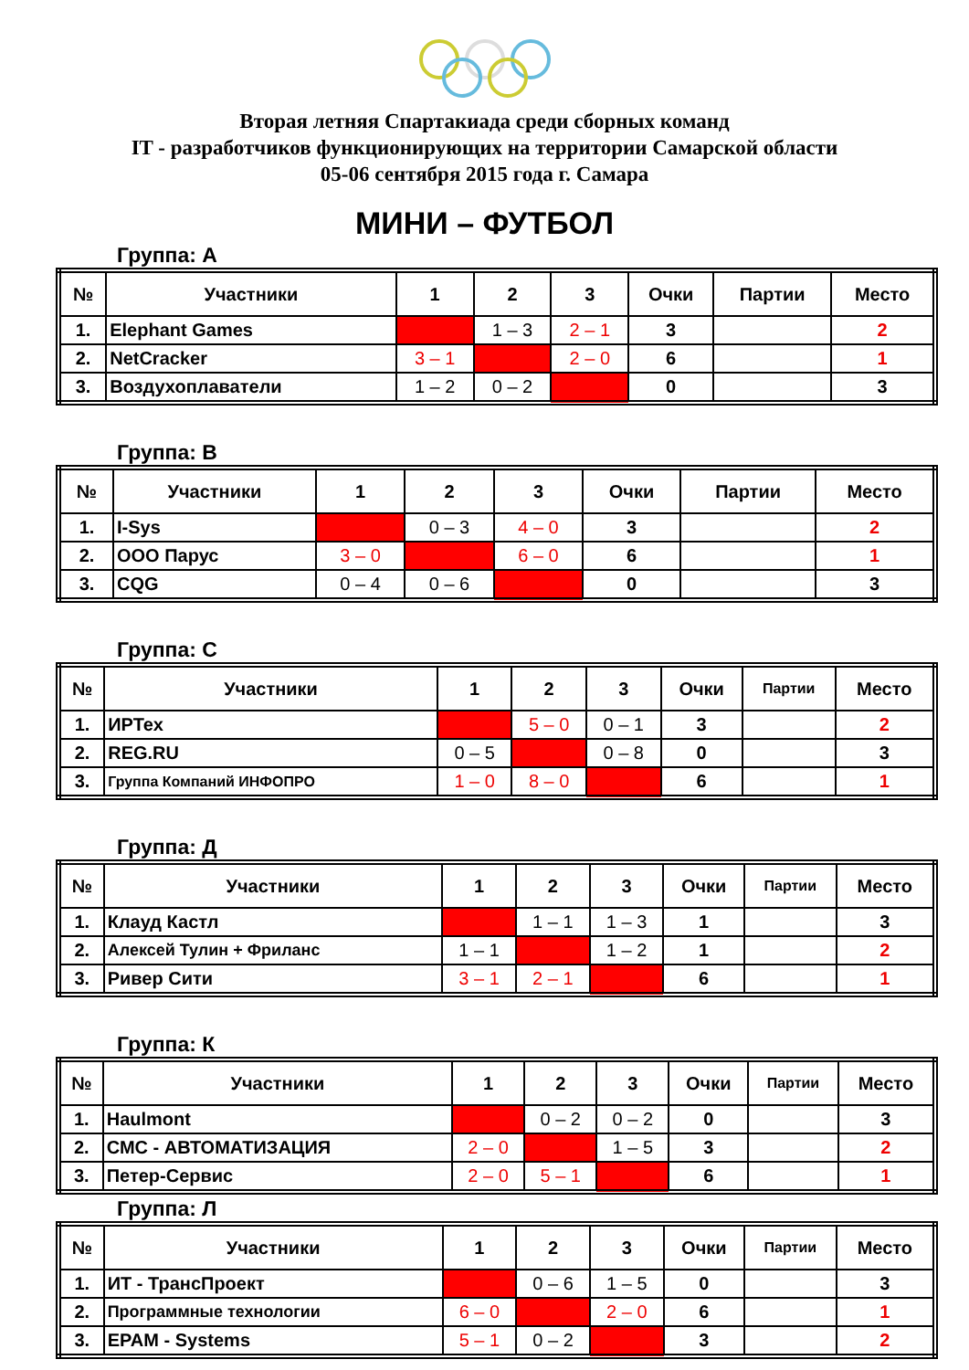Вторая летняя Спартакиада среди сборных команд
IT - разработчиков функционирующих на территории Самарской области
05-06 сентября 2015 года г. Самара
МИНИ – ФУТБОЛ
Группа: А
| № | Участники | 1 | 2 | 3 | Очки | Партии | Место |
| --- | --- | --- | --- | --- | --- | --- | --- |
| 1. | Elephant Games | | 1 – 3 | 2 – 1 | 3 | | 2 |
| 2. | NetCracker | 3 – 1 | | 2 – 0 | 6 | | 1 |
| 3. | Воздухоплаватели | 1 – 2 | 0 – 2 | | 0 | | 3 |
Группа: В
| № | Участники | 1 | 2 | 3 | Очки | Партии | Место |
| --- | --- | --- | --- | --- | --- | --- | --- |
| 1. | I-Sys | | 0 – 3 | 4 – 0 | 3 | | 2 |
| 2. | ООО Парус | 3 – 0 | | 6 – 0 | 6 | | 1 |
| 3. | CQG | 0 – 4 | 0 – 6 | | 0 | | 3 |
Группа: С
| № | Участники | 1 | 2 | 3 | Очки | Партии | Место |
| --- | --- | --- | --- | --- | --- | --- | --- |
| 1. | ИРТех | | 5 – 0 | 0 – 1 | 3 | | 2 |
| 2. | REG.RU | 0 – 5 | | 0 – 8 | 0 | | 3 |
| 3. | Группа Компаний ИНФОПРО | 1 – 0 | 8 – 0 | | 6 | | 1 |
Группа: Д
| № | Участники | 1 | 2 | 3 | Очки | Партии | Место |
| --- | --- | --- | --- | --- | --- | --- | --- |
| 1. | Клауд Кастл | | 1 – 1 | 1 – 3 | 1 | | 3 |
| 2. | Алексей Тулин + Фриланс | 1 – 1 | | 1 – 2 | 1 | | 2 |
| 3. | Ривер Сити | 3 – 1 | 2 – 1 | | 6 | | 1 |
Группа: К
| № | Участники | 1 | 2 | 3 | Очки | Партии | Место |
| --- | --- | --- | --- | --- | --- | --- | --- |
| 1. | Haulmont | | 0 – 2 | 0 – 2 | 0 | | 3 |
| 2. | СМС - АВТОМАТИЗАЦИЯ | 2 – 0 | | 1 – 5 | 3 | | 2 |
| 3. | Петер-Сервис | 2 – 0 | 5 – 1 | | 6 | | 1 |
Группа: Л
| № | Участники | 1 | 2 | 3 | Очки | Партии | Место |
| --- | --- | --- | --- | --- | --- | --- | --- |
| 1. | ИТ - ТрансПроект | | 0 – 6 | 1 – 5 | 0 | | 3 |
| 2. | Программные технологии | 6 – 0 | | 2 – 0 | 6 | | 1 |
| 3. | EPAM - Systems | 5 – 1 | 0 – 2 | | 3 | | 2 |